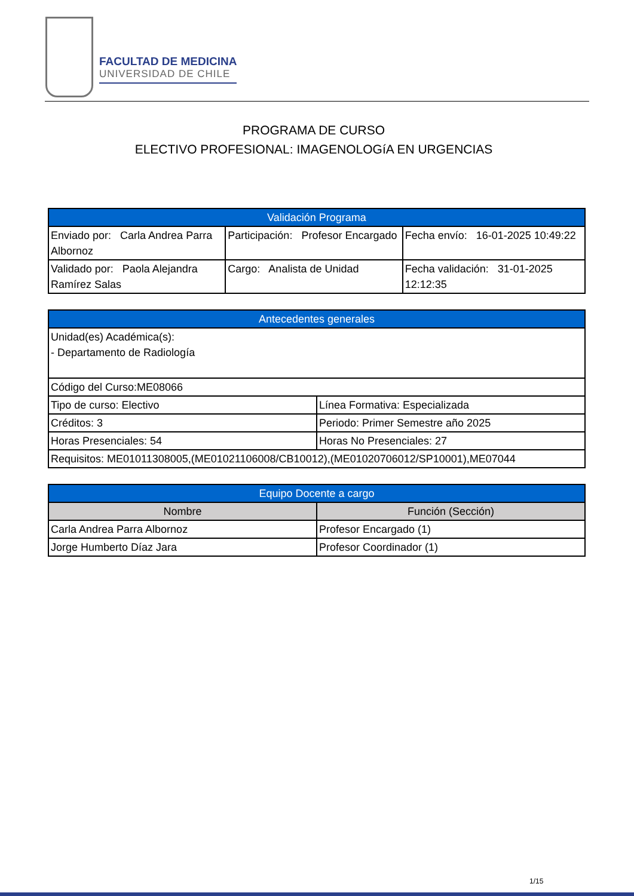FACULTAD DE MEDICINA
UNIVERSIDAD DE CHILE
PROGRAMA DE CURSO
ELECTIVO PROFESIONAL: IMAGENOLOGíA EN URGENCIAS
| Validación Programa | | |
| --- | --- | --- |
| Enviado por: Carla Andrea Parra Albornoz | Participación: Profesor Encargado | Fecha envío: 16-01-2025 10:49:22 |
| Validado por: Paola Alejandra Ramírez Salas | Cargo: Analista de Unidad | Fecha validación: 31-01-2025 12:12:35 |
| Antecedentes generales | |
| --- | --- |
| Unidad(es) Académica(s): - Departamento de Radiología | |
| Código del Curso:ME08066 | |
| Tipo de curso: Electivo | Línea Formativa: Especializada |
| Créditos: 3 | Periodo: Primer Semestre año 2025 |
| Horas Presenciales: 54 | Horas No Presenciales: 27 |
| Requisitos: ME01011308005,(ME01021106008/CB10012),(ME01020706012/SP10001),ME07044 | |
| Equipo Docente a cargo | |
| --- | --- |
| Nombre | Función (Sección) |
| Carla Andrea Parra Albornoz | Profesor Encargado (1) |
| Jorge Humberto Díaz Jara | Profesor Coordinador (1) |
1/15